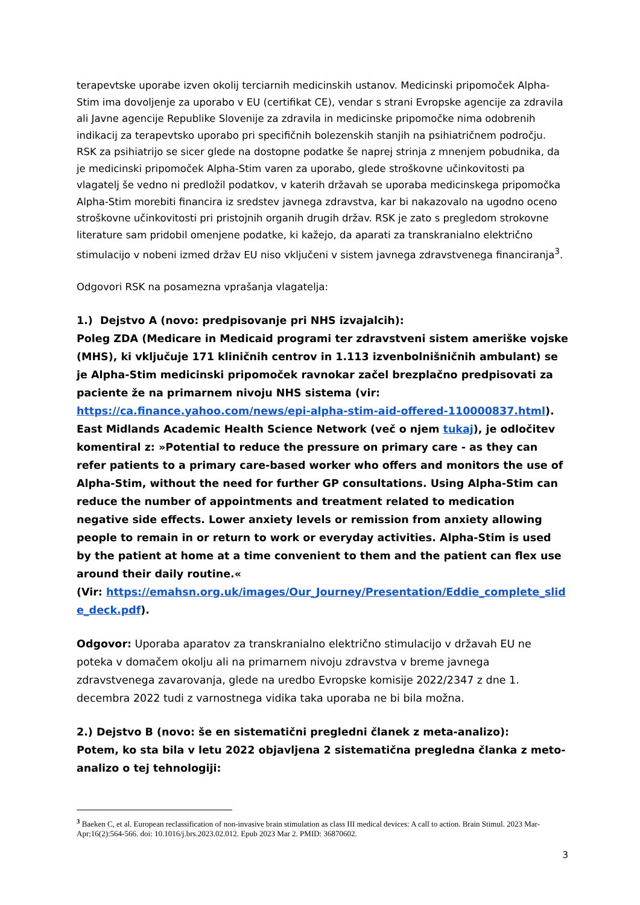terapevtske uporabe izven okolij terciarnih medicinskih ustanov. Medicinski pripomoček Alpha-Stim ima dovoljenje za uporabo v EU (certifikat CE), vendar s strani Evropske agencije za zdravila ali Javne agencije Republike Slovenije za zdravila in medicinske pripomočke nima odobrenih indikacij za terapevtsko uporabo pri specifičnih bolezenskih stanjih na psihiatričnem področju. RSK za psihiatrijo se sicer glede na dostopne podatke še naprej strinja z mnenjem pobudnika, da je medicinski pripomoček Alpha-Stim varen za uporabo, glede stroškovne učinkovitosti pa vlagatelj še vedno ni predložil podatkov, v katerih državah se uporaba medicinskega pripomočka Alpha-Stim morebiti financira iz sredstev javnega zdravstva, kar bi nakazovalo na ugodno oceno stroškovne učinkovitosti pri pristojnih organih drugih držav. RSK je zato s pregledom strokovne literature sam pridobil omenjene podatke, ki kažejo, da aparati za transkranialno električno stimulacijo v nobeni izmed držav EU niso vključeni v sistem javnega zdravstvenega financiranja<sup>3</sup>.
Odgovori RSK na posamezna vprašanja vlagatelja:
1.) Dejstvo A (novo: predpisovanje pri NHS izvajalcih):
Poleg ZDA (Medicare in Medicaid programi ter zdravstveni sistem ameriške vojske (MHS), ki vključuje 171 kliničnih centrov in 1.113 izvenbolnišničnih ambulant) se je Alpha-Stim medicinski pripomoček ravnokar začel brezplačno predpisovati za paciente že na primarnem nivoju NHS sistema (vir: https://ca.finance.yahoo.com/news/epi-alpha-stim-aid-offered-110000837.html). East Midlands Academic Health Science Network (več o njem tukaj), je odločitev komentiral z: »Potential to reduce the pressure on primary care - as they can refer patients to a primary care-based worker who offers and monitors the use of Alpha-Stim, without the need for further GP consultations. Using Alpha-Stim can reduce the number of appointments and treatment related to medication negative side effects. Lower anxiety levels or remission from anxiety allowing people to remain in or return to work or everyday activities. Alpha-Stim is used by the patient at home at a time convenient to them and the patient can flex use around their daily routine.«
(Vir: https://emahsn.org.uk/images/Our_Journey/Presentation/Eddie_complete_slide_deck.pdf).
Odgovor: Uporaba aparatov za transkranialno električno stimulacijo v državah EU ne poteka v domačem okolju ali na primarnem nivoju zdravstva v breme javnega zdravstvenega zavarovanja, glede na uredbo Evropske komisije 2022/2347 z dne 1. decembra 2022 tudi z varnostnega vidika taka uporaba ne bi bila možna.
2.) Dejstvo B (novo: še en sistematični pregledni članek z meta-analizo):
Potem, ko sta bila v letu 2022 objavljena 2 sistematična pregledna članka z meto-analizo o tej tehnologiji:
<sup>3</sup> Baeken C, et al. European reclassification of non-invasive brain stimulation as class III medical devices: A call to action. Brain Stimul. 2023 Mar-Apr;16(2):564-566. doi: 10.1016/j.brs.2023.02.012. Epub 2023 Mar 2. PMID: 36870602.
3